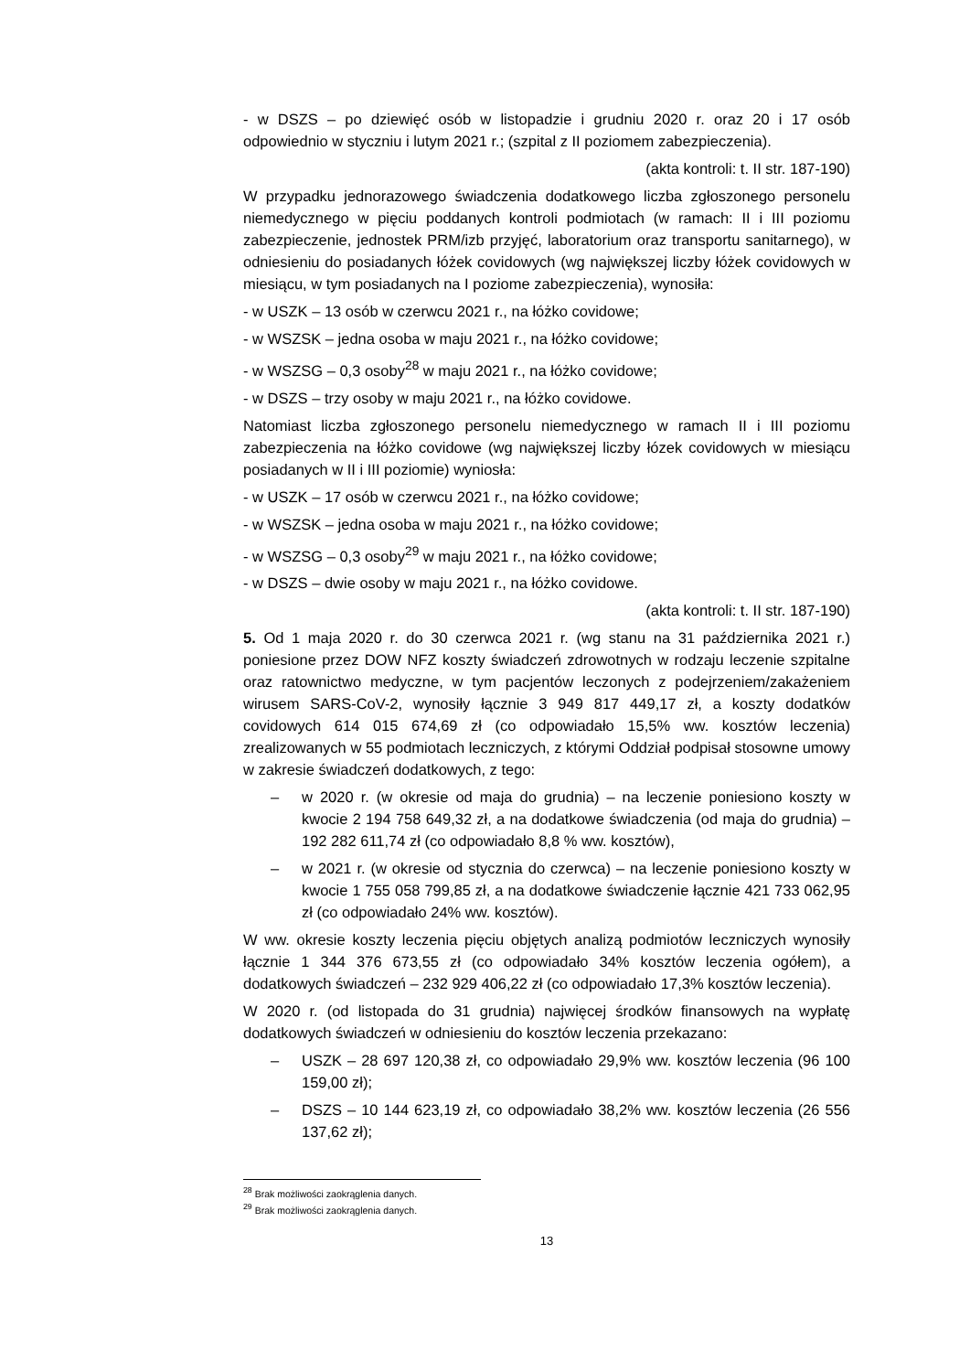- w DSZS – po dziewięć osób w listopadzie i grudniu 2020 r. oraz 20 i 17 osób odpowiednio w styczniu i lutym 2021 r.; (szpital z II poziomem zabezpieczenia).
(akta kontroli: t. II str. 187-190)
W przypadku jednorazowego świadczenia dodatkowego liczba zgłoszonego personelu niemedycznego w pięciu poddanych kontroli podmiotach (w ramach: II i III poziomu zabezpieczenie, jednostek PRM/izb przyjęć, laboratorium oraz transportu sanitarnego), w odniesieniu do posiadanych łóżek covidowych (wg największej liczby łóżek covidowych w miesiącu, w tym posiadanych na I poziome zabezpieczenia), wynosiła:
- w USZK – 13 osób w czerwcu 2021 r., na łóżko covidowe;
- w WSZSK – jedna osoba w maju 2021 r., na łóżko covidowe;
- w WSZSG – 0,3 osoby<sup>28</sup> w maju 2021 r., na łóżko covidowe;
- w DSZS – trzy osoby w maju 2021 r., na łóżko covidowe.
Natomiast liczba zgłoszonego personelu niemedycznego w ramach II i III poziomu zabezpieczenia na łóżko covidowe (wg największej liczby łózek covidowych w miesiącu posiadanych w II i III poziomie) wyniosła:
- w USZK – 17 osób w czerwcu 2021 r., na łóżko covidowe;
- w WSZSK – jedna osoba w maju 2021 r., na łóżko covidowe;
- w WSZSG – 0,3 osoby<sup>29</sup> w maju 2021 r., na łóżko covidowe;
- w DSZS – dwie osoby w maju 2021 r., na łóżko covidowe.
(akta kontroli: t. II str. 187-190)
5. Od 1 maja 2020 r. do 30 czerwca 2021 r. (wg stanu na 31 października 2021 r.) poniesione przez DOW NFZ koszty świadczeń zdrowotnych w rodzaju leczenie szpitalne oraz ratownictwo medyczne, w tym pacjentów leczonych z podejrzeniem/zakażeniem wirusem SARS-CoV-2, wynosiły łącznie 3 949 817 449,17 zł, a koszty dodatków covidowych 614 015 674,69 zł (co odpowiadało 15,5% ww. kosztów leczenia) zrealizowanych w 55 podmiotach leczniczych, z którymi Oddział podpisał stosowne umowy w zakresie świadczeń dodatkowych, z tego:
– w 2020 r. (w okresie od maja do grudnia) – na leczenie poniesiono koszty w kwocie 2 194 758 649,32 zł, a na dodatkowe świadczenia (od maja do grudnia) – 192 282 611,74 zł (co odpowiadało 8,8 % ww. kosztów),
– w 2021 r. (w okresie od stycznia do czerwca) – na leczenie poniesiono koszty w kwocie 1 755 058 799,85 zł, a na dodatkowe świadczenie łącznie 421 733 062,95 zł (co odpowiadało 24% ww. kosztów).
W ww. okresie koszty leczenia pięciu objętych analizą podmiotów leczniczych wynosiły łącznie 1 344 376 673,55 zł (co odpowiadało 34% kosztów leczenia ogółem), a dodatkowych świadczeń – 232 929 406,22 zł (co odpowiadało 17,3% kosztów leczenia).
W 2020 r. (od listopada do 31 grudnia) najwięcej środków finansowych na wypłatę dodatkowych świadczeń w odniesieniu do kosztów leczenia przekazano:
– USZK – 28 697 120,38 zł, co odpowiadało 29,9% ww. kosztów leczenia (96 100 159,00 zł);
– DSZS – 10 144 623,19 zł, co odpowiadało 38,2% ww. kosztów leczenia (26 556 137,62 zł);
<sup>28</sup> Brak możliwości zaokrąglenia danych.
<sup>29</sup> Brak możliwości zaokrąglenia danych.
13